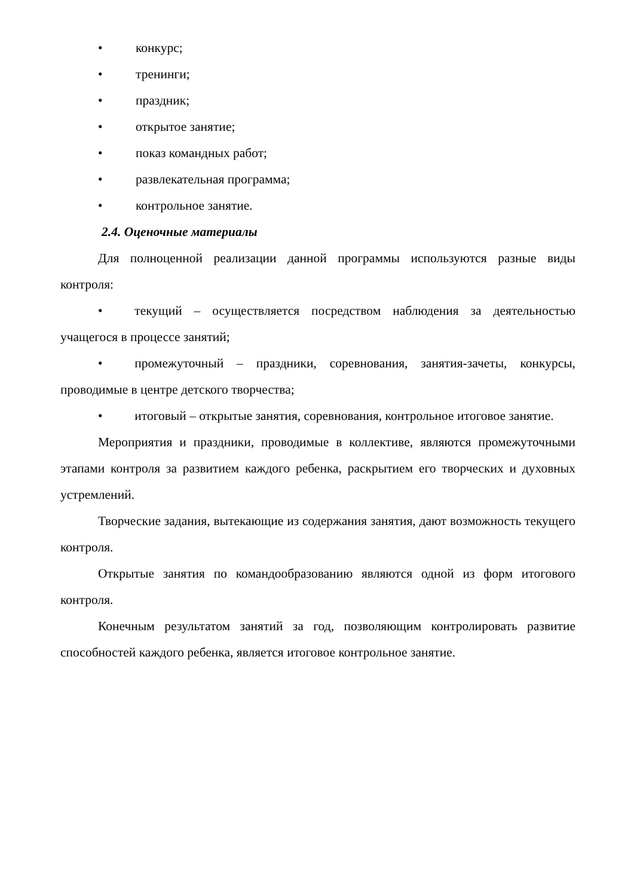• конкурс;
• тренинги;
• праздник;
• открытое занятие;
• показ командных работ;
• развлекательная программа;
• контрольное занятие.
2.4. Оценочные материалы
Для полноценной реализации данной программы используются разные виды контроля:
•   текущий – осуществляется посредством наблюдения за деятельностью учащегося в процессе занятий;
•   промежуточный – праздники, соревнования, занятия-зачеты, конкурсы, проводимые в центре детского творчества;
•   итоговый – открытые занятия, соревнования, контрольное итоговое занятие.
Мероприятия и праздники, проводимые в коллективе, являются промежуточными этапами контроля за развитием каждого ребенка, раскрытием его творческих и духовных устремлений.
Творческие задания, вытекающие из содержания занятия, дают возможность текущего контроля.
Открытые занятия по командообразованию являются одной из форм итогового контроля.
Конечным результатом занятий за год, позволяющим контролировать развитие способностей каждого ребенка, является итоговое контрольное занятие.